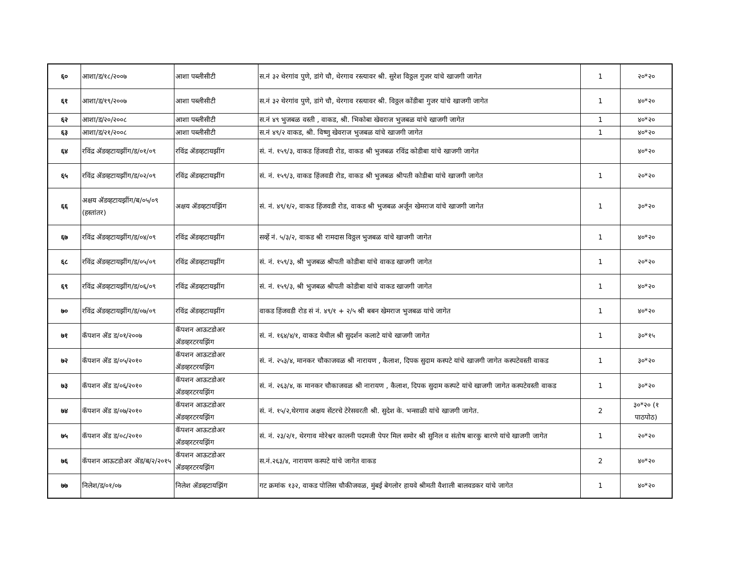| ६० | आशा/ड/१८/२००७ | आशा पब्लीसीटी | स.नं ३२ थेरगांव पुणे, डांगे चौ, थेरगाव रस्त्यावर श्री. सुरेश विठ्ठल गुजर यांचे खाजगी जागेत | 1 | २०*२० |
| ६१ | आशा/ड/१९/२००७ | आशा पब्लीसीटी | स.नं ३२ थेरगांव पुणे, डांगे चौ, थेरगाव रस्त्यावर श्री. विठ्ठल कोंडीबा गुजर यांचे खाजगी जागेत | 1 | ४०*२० |
| ६२ | आशा/ड/२०/२००८ | आशा पब्लीसीटी | स.नं ४९ भुजबळ वस्ती , वाकड, श्री. भिकोबा खेवराज भुजबळ यांचे खाजगी जागेत | 1 | ४०*२० |
| ६३ | आशा/ड/२१/२००८ | आशा पब्लीसीटी | स.नं ४९/२ वाकड, श्री. विष्णु खेवराज भुजबळ यांचे खाजगी जागेत | 1 | ४०*२० |
| ६४ | रविंद्र ॲडव्हटायझींग/ड/०१/०९ | रविंद्र ॲडव्हटायझींग | सं. नं. १५९/३, वाकड हिंजवडी रोड, वाकड श्री भुजबळ रविंद्र कोडीबा यांचे खाजगी जागेत | | ४०*२० |
| ६५ | रविंद्र ॲडव्हटायझींग/ड/०२/०९ | रविंद्र ॲडव्हटायझींग | सं. नं. १५९/३, वाकड हिंजवडी रोड, वाकड श्री भुजबळ श्रीपती कोडीबा यांचे खाजगी जागेत | 1 | २०*२० |
| ६६ | अक्षय ॲडव्हटायझींग/ब/०५/०९ (हस्तांतर) | अक्षय ॲडव्हटायझिंग | सं. नं. ४९/१/२, वाकड हिंजवडी रोड, वाकड श्री भुजबळ अर्जून खेमराज यांचे खाजगी जागेत | 1 | ३०*२० |
| ६७ | रविंद्र ॲडव्हटायझींग/ड/०४/०९ | रविंद्र ॲडव्हटायझींग | सर्व्हे नं. ५/३/२, वाकड श्री रामदास विठ्ठल भुजबळ यांचे खाजगी जागेत | 1 | ४०*२० |
| ६८ | रविंद्र ॲडव्हटायझींग/ड/०५/०९ | रविंद्र ॲडव्हटायझींग | सं. नं. १५९/३, श्री भुजबळ श्रीपती कोडीबा यांचे वाकड खाजगी जागेत | 1 | २०*२० |
| ६९ | रविंद्र ॲडव्हटायझींग/ड/०६/०९ | रविंद्र ॲडव्हटायझींग | सं. नं. १५९/३, श्री भुजबळ श्रीपती कोडीबा यांचे वाकड खाजगी जागेत | 1 | ४०*२० |
| ७० | रविंद्र ॲडव्हटायझींग/ड/०७/०९ | रविंद्र ॲडव्हटायझींग | वाकड हिंजवडी रोड सं नं. ४९/१ + २/५ श्री बबन खेमराज भुजबळ यांचे जागेत | 1 | ४०*२० |
| ७१ | कॅपशन ॲड ड/०१/२००७ | कॅपशन आऊटडोअर ॲडव्हरटरयझिंग | सं. नं. १६४/४/१, वाकड येथील श्री सुदर्शन कलाटे यांचे खाजगी जागेत | 1 | ३०*१५ |
| ७२ | कॅपशन ॲड ड/०५/२०१० | कॅपशन आऊटडोअर ॲडव्हरटरयझिंग | सं. नं. २५३/४, मानकर चौकाजवळ श्री नारायण , कैलाश, दिपक सुदाम कस्पटे यांचे खाजगी जागेत कस्पटेवस्ती वाकड | 1 | ३०*२० |
| ७३ | कॅपशन ॲड ड/०६/२०१० | कॅपशन आऊटडोअर ॲडव्हरटरयझिंग | सं. नं. २६३/४, क मानकर चौकाजवळ श्री नारायण , कैलाश, दिपक सुदाम कस्पटे यांचे खाजगी जागेत कस्पटेवस्ती वाकड | 1 | ३०*२० |
| ७४ | कॅपशन ॲड ड/०७/२०१० | कॅपशन आऊटडोअर ॲडव्हरटरयझिंग | सं. नं. १५/२,थेरगाव अक्षय सेंटरचे टेरेसवरती श्री. सुदेश के. भन्साळी यांचे खाजगी जागेत. | 2 | ३०*२० (१ पाठपोठ) |
| ७५ | कॅपशन ॲड ड/०८/२०१० | कॅपशन आऊटडोअर ॲडव्हरटरयझिंग | सं. नं. २३/२/१, थेरगाव मोरेश्वर कालनी पदमजी पेपर मिल समोर श्री सुनिल व संतोष बारकु बारणे यांचे खाजगी जागेत | 1 | २०*२० |
| ७६ | कॅपशन आऊटडोअर ॲड/ब/२/२०१५ | कॅपशन आऊटडोअर ॲडव्हरटरयझिंग | स.नं.२६३/४, नारायण कस्पटे यांचे जागेत वाकड | 2 | ४०*२० |
| ७७ | निलेश/ड/०१/०७ | निलेश ॲडव्हटायझिंग | गट क्रमांक १३२, वाकड पोलिस चौकीजवळ, मुंबई बेगलोर हायवे श्रीमती वैशाली बालवडकर यांचे जागेत | 1 | ४०*२० |